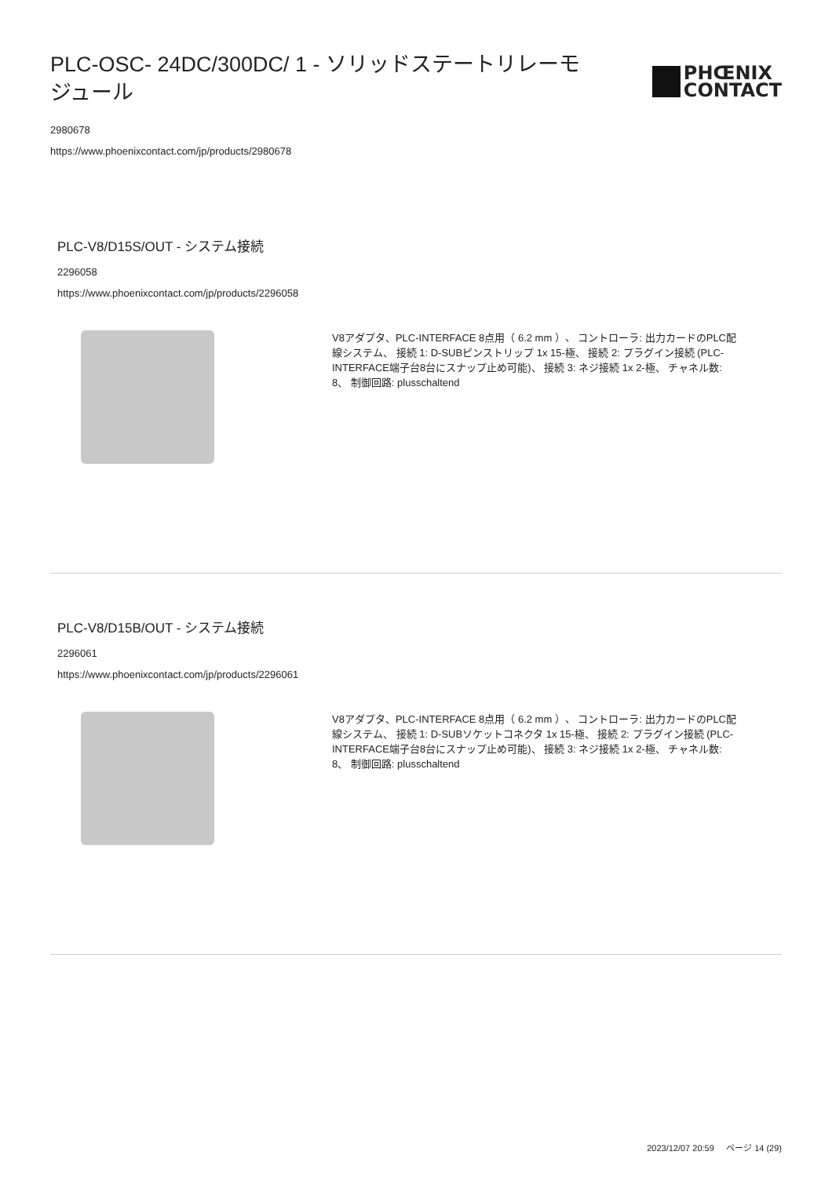PLC-OSC- 24DC/300DC/ 1 - ソリッドステートリレーモジュール
PHŒNIX
CONTACT
2980678
https://www.phoenixcontact.com/jp/products/2980678
PLC-V8/D15S/OUT - システム接続
2296058
https://www.phoenixcontact.com/jp/products/2296058
V8アダプタ、PLC-INTERFACE 8点用（ 6.2 mm ）、 コントローラ: 出力カードのPLC配線システム、 接続 1: D-SUBピンストリップ 1x 15-極、 接続 2: プラグイン接続 (PLC-INTERFACE端子台8台にスナップ止め可能)、 接続 3: ネジ接続 1x 2-極、 チャネル数: 8、 制御回路: plusschaltend
PLC-V8/D15B/OUT - システム接続
2296061
https://www.phoenixcontact.com/jp/products/2296061
V8アダプタ、PLC-INTERFACE 8点用（ 6.2 mm ）、 コントローラ: 出力カードのPLC配線システム、 接続 1: D-SUBソケットコネクタ 1x 15-極、 接続 2: プラグイン接続 (PLC-INTERFACE端子台8台にスナップ止め可能)、 接続 3: ネジ接続 1x 2-極、 チャネル数: 8、 制御回路: plusschaltend
2023/12/07 20:59 ページ 14 (29)